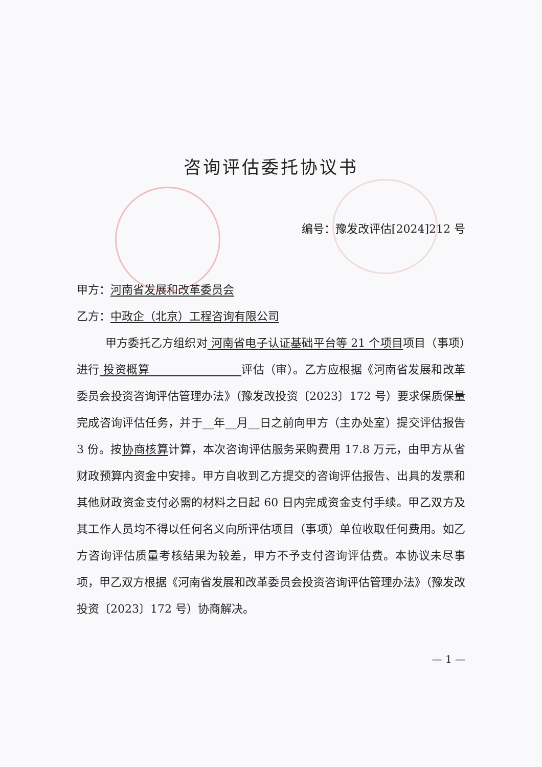咨询评估委托协议书
编号：豫发改评估[2024]212 号
甲方：河南省发展和改革委员会
乙方：中政企（北京）工程咨询有限公司
甲方委托乙方组织对 河南省电子认证基础平台等 21 个项目项目（事项）进行 投资概算　　　　　　　　评估（审）。乙方应根据《河南省发展和改革委员会投资咨询评估管理办法》（豫发改投资〔2023〕172 号）要求保质保量完成咨询评估任务，并于__年__月__日之前向甲方（主办处室）提交评估报告 3 份。按协商核算计算，本次咨询评估服务采购费用 17.8 万元，由甲方从省财政预算内资金中安排。甲方自收到乙方提交的咨询评估报告、出具的发票和其他财政资金支付必需的材料之日起 60 日内完成资金支付手续。甲乙双方及其工作人员均不得以任何名义向所评估项目（事项）单位收取任何费用。如乙方咨询评估质量考核结果为较差，甲方不予支付咨询评估费。本协议未尽事项，甲乙双方根据《河南省发展和改革委员会投资咨询评估管理办法》（豫发改投资〔2023〕172 号）协商解决。
— 1 —